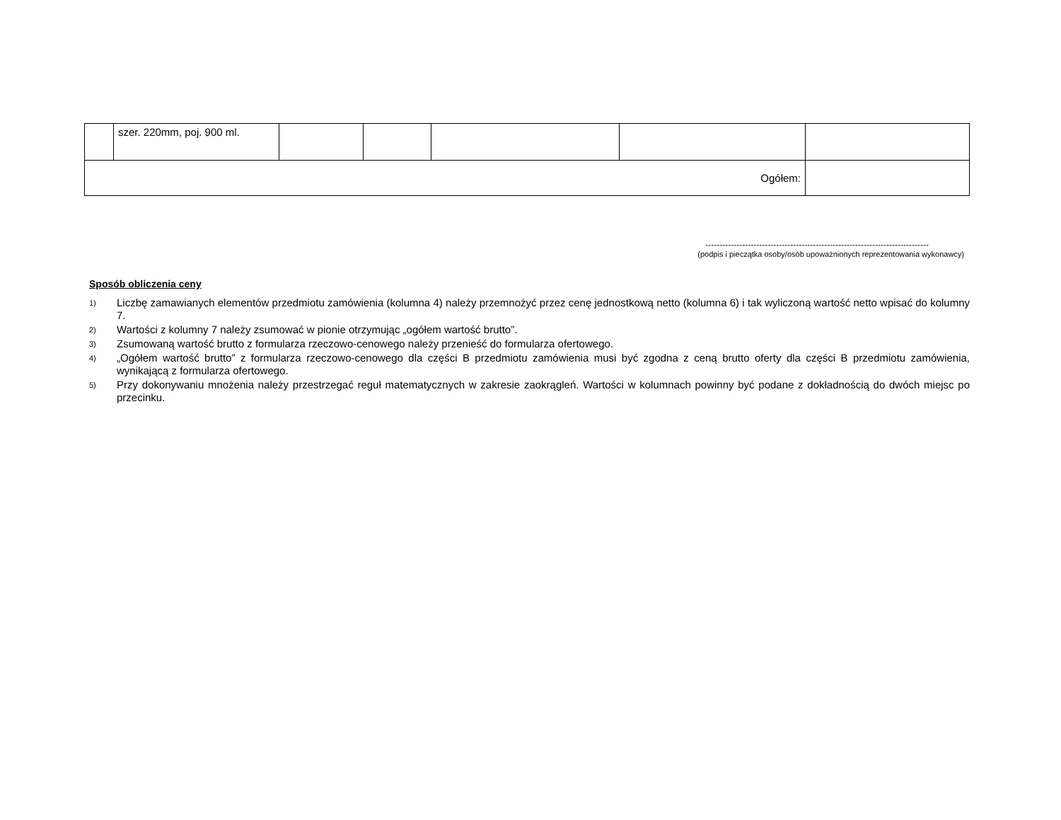| | szer. 220mm, poj. 900 ml. | | | | | |
| Ogółem: | | | | | | |
-------------------------------------------------------------------------------
(podpis i pieczątka osoby/osób upoważnionych reprezentowania wykonawcy)
Sposób obliczenia ceny
1) Liczbę zamawianych elementów przedmiotu zamówienia (kolumna 4) należy przemnożyć przez cenę jednostkową netto (kolumna 6) i tak wyliczoną wartość netto wpisać do kolumny 7.
2) Wartości z kolumny 7 należy zsumować w pionie otrzymując „ogółem wartość brutto”.
3) Zsumowaną wartość brutto z formularza rzeczowo-cenowego należy przenieść do formularza ofertowego.
4) „Ogółem wartość brutto” z formularza rzeczowo-cenowego dla części B przedmiotu zamówienia musi być zgodna z ceną brutto oferty dla części B przedmiotu zamówienia, wynikającą z formularza ofertowego.
5) Przy dokonywaniu mnożenia należy przestrzegać reguł matematycznych w zakresie zaokrągleń. Wartości w kolumnach powinny być podane z dokładnością do dwóch miejsc po przecinku.